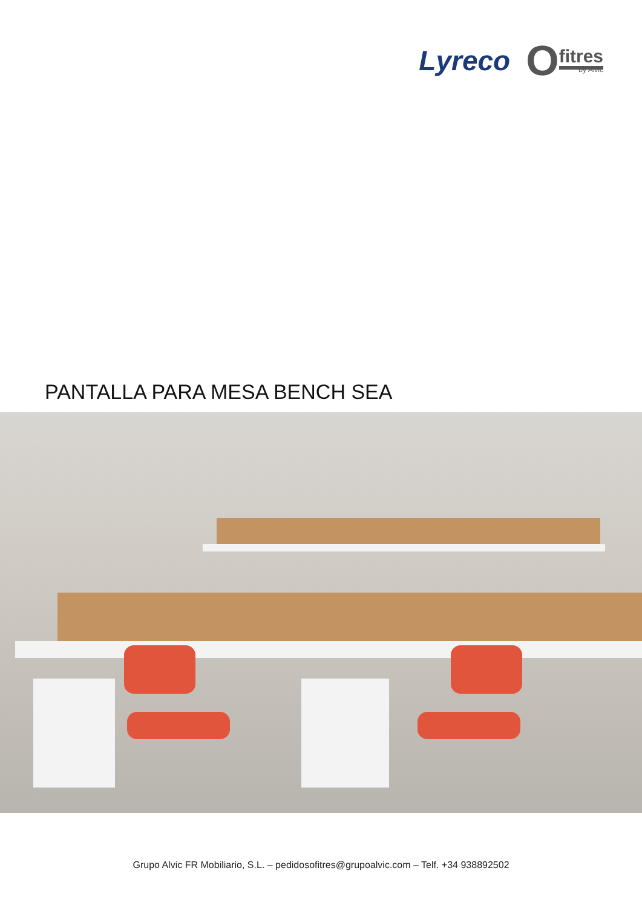Lyreco
Ofitres
by Alvic
PANTALLA PARA MESA BENCH SEA
Grupo Alvic FR Mobiliario, S.L. – pedidosofitres@grupoalvic.com – Telf. +34 938892502